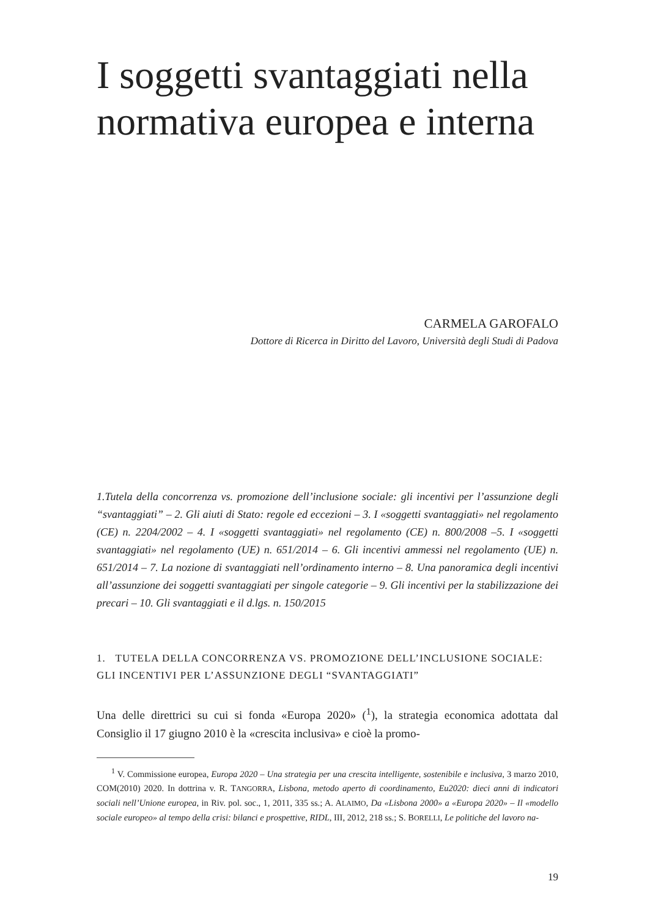I soggetti svantaggiati nella normativa europea e interna
CARMELA GAROFALO
Dottore di Ricerca in Diritto del Lavoro, Università degli Studi di Padova
1.Tutela della concorrenza vs. promozione dell’inclusione sociale: gli incentivi per l’assunzione degli “svantaggiati” – 2. Gli aiuti di Stato: regole ed eccezioni – 3. I «soggetti svantaggiati» nel regolamento (CE) n. 2204/2002 – 4. I «soggetti svantaggiati» nel regolamento (CE) n. 800/2008 –5. I «soggetti svantaggiati» nel regolamento (UE) n. 651/2014 – 6. Gli incentivi ammessi nel regolamento (UE) n. 651/2014 – 7. La nozione di svantaggiati nell’ordinamento interno – 8. Una panoramica degli incentivi all’assunzione dei soggetti svantaggiati per singole categorie – 9. Gli incentivi per la stabilizzazione dei precari – 10. Gli svantaggiati e il d.lgs. n. 150/2015
1. TUTELA DELLA CONCORRENZA VS. PROMOZIONE DELL’INCLUSIONE SOCIALE:
GLI INCENTIVI PER L’ASSUNZIONE DEGLI “SVANTAGGIATI”
Una delle direttrici su cui si fonda «Europa 2020» (<sup>1</sup>), la strategia economica adottata dal Consiglio il 17 giugno 2010 è la «crescita inclusiva» e cioè la promo-
<sup>1</sup> V. Commissione europea, Europa 2020 – Una strategia per una crescita intelligente, sostenibile e inclusiva, 3 marzo 2010, COM(2010) 2020. In dottrina v. R. TANGORRA, Lisbona, metodo aperto di coordinamento, Eu2020: dieci anni di indicatori sociali nell’Unione europea, in Riv. pol. soc., 1, 2011, 335 ss.; A. ALAIMO, Da «Lisbona 2000» a «Europa 2020» – Il «modello sociale europeo» al tempo della crisi: bilanci e prospettive, RIDL, III, 2012, 218 ss.; S. BORELLI, Le politiche del lavoro na-
19